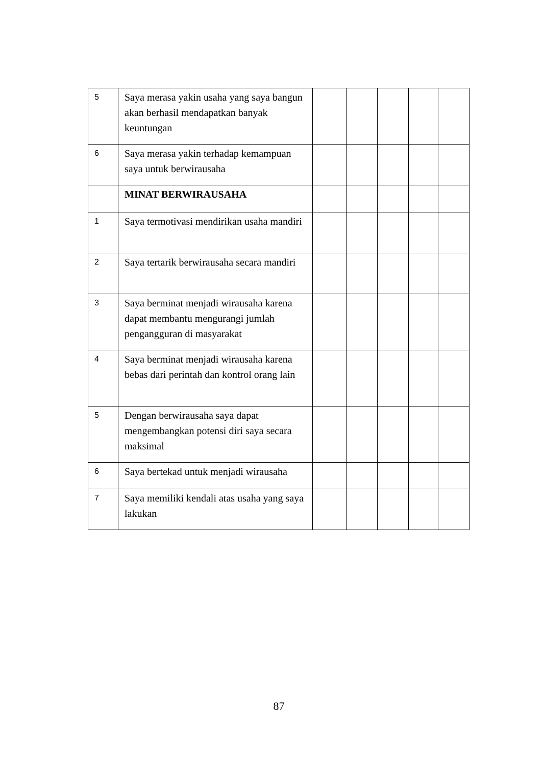| 5 | Saya merasa yakin usaha yang saya bangun akan berhasil mendapatkan banyak keuntungan | | | | | |
| 6 | Saya merasa yakin terhadap kemampuan saya untuk berwirausaha | | | | | |
| | MINAT BERWIRAUSAHA | | | | | |
| 1 | Saya termotivasi mendirikan usaha mandiri | | | | | |
| 2 | Saya tertarik berwirausaha secara mandiri | | | | | |
| 3 | Saya berminat menjadi wirausaha karena dapat membantu mengurangi jumlah pengangguran di masyarakat | | | | | |
| 4 | Saya berminat menjadi wirausaha karena bebas dari perintah dan kontrol orang lain | | | | | |
| 5 | Dengan berwirausaha saya dapat mengembangkan potensi diri saya secara maksimal | | | | | |
| 6 | Saya bertekad untuk menjadi wirausaha | | | | | |
| 7 | Saya memiliki kendali atas usaha yang saya lakukan | | | | | |
87